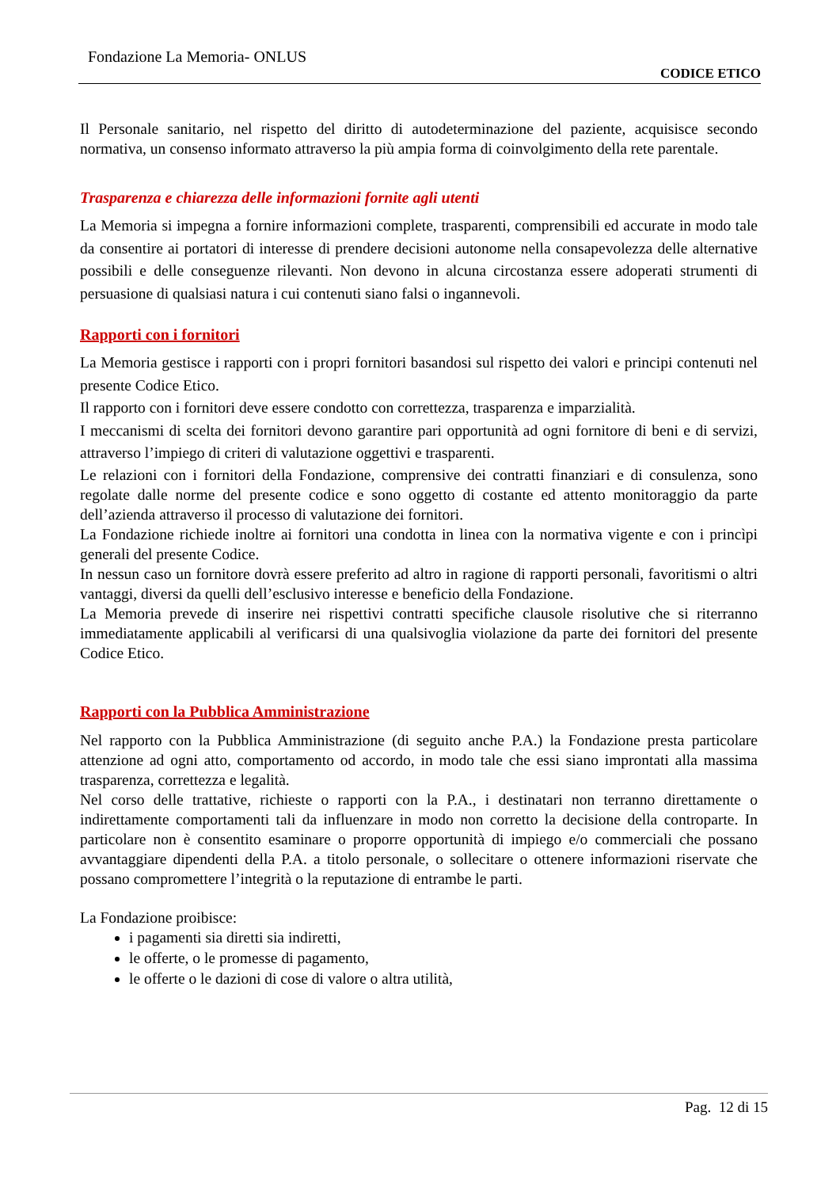Fondazione La Memoria- ONLUS
CODICE ETICO
Il Personale sanitario, nel rispetto del diritto di autodeterminazione del paziente, acquisisce secondo normativa, un consenso informato attraverso la più ampia forma di coinvolgimento della rete parentale.
Trasparenza e chiarezza delle informazioni fornite agli utenti
La Memoria si impegna a fornire informazioni complete, trasparenti, comprensibili ed accurate in modo tale da consentire ai portatori di interesse di prendere decisioni autonome nella consapevolezza delle alternative possibili e delle conseguenze rilevanti. Non devono in alcuna circostanza essere adoperati strumenti di persuasione di qualsiasi natura i cui contenuti siano falsi o ingannevoli.
Rapporti con i fornitori
La Memoria gestisce i rapporti con i propri fornitori basandosi sul rispetto dei valori e principi contenuti nel presente Codice Etico.
Il rapporto con i fornitori deve essere condotto con correttezza, trasparenza e imparzialità.
I meccanismi di scelta dei fornitori devono garantire pari opportunità ad ogni fornitore di beni e di servizi, attraverso l’impiego di criteri di valutazione oggettivi e trasparenti.
Le relazioni con i fornitori della Fondazione, comprensive dei contratti finanziari e di consulenza, sono regolate dalle norme del presente codice e sono oggetto di costante ed attento monitoraggio da parte dell’azienda attraverso il processo di valutazione dei fornitori.
La Fondazione richiede inoltre ai fornitori una condotta in linea con la normativa vigente e con i princìpi generali del presente Codice.
In nessun caso un fornitore dovrà essere preferito ad altro in ragione di rapporti personali, favoritismi o altri vantaggi, diversi da quelli dell’esclusivo interesse e beneficio della Fondazione.
La Memoria prevede di inserire nei rispettivi contratti specifiche clausole risolutive che si riterranno immediatamente applicabili al verificarsi di una qualsivoglia violazione da parte dei fornitori del presente Codice Etico.
Rapporti con la Pubblica Amministrazione
Nel rapporto con la Pubblica Amministrazione (di seguito anche P.A.) la Fondazione presta particolare attenzione ad ogni atto, comportamento od accordo, in modo tale che essi siano improntati alla massima trasparenza, correttezza e legalità.
Nel corso delle trattative, richieste o rapporti con la P.A., i destinatari non terranno direttamente o indirettamente comportamenti tali da influenzare in modo non corretto la decisione della controparte. In particolare non è consentito esaminare o proporre opportunità di impiego e/o commerciali che possano avvantaggiare dipendenti della P.A. a titolo personale, o sollecitare o ottenere informazioni riservate che possano compromettere l’integrità o la reputazione di entrambe le parti.
La Fondazione proibisce:
i pagamenti sia diretti sia indiretti,
le offerte, o le promesse di pagamento,
le offerte o le dazioni di cose di valore o altra utilità,
Pag. 12 di 15